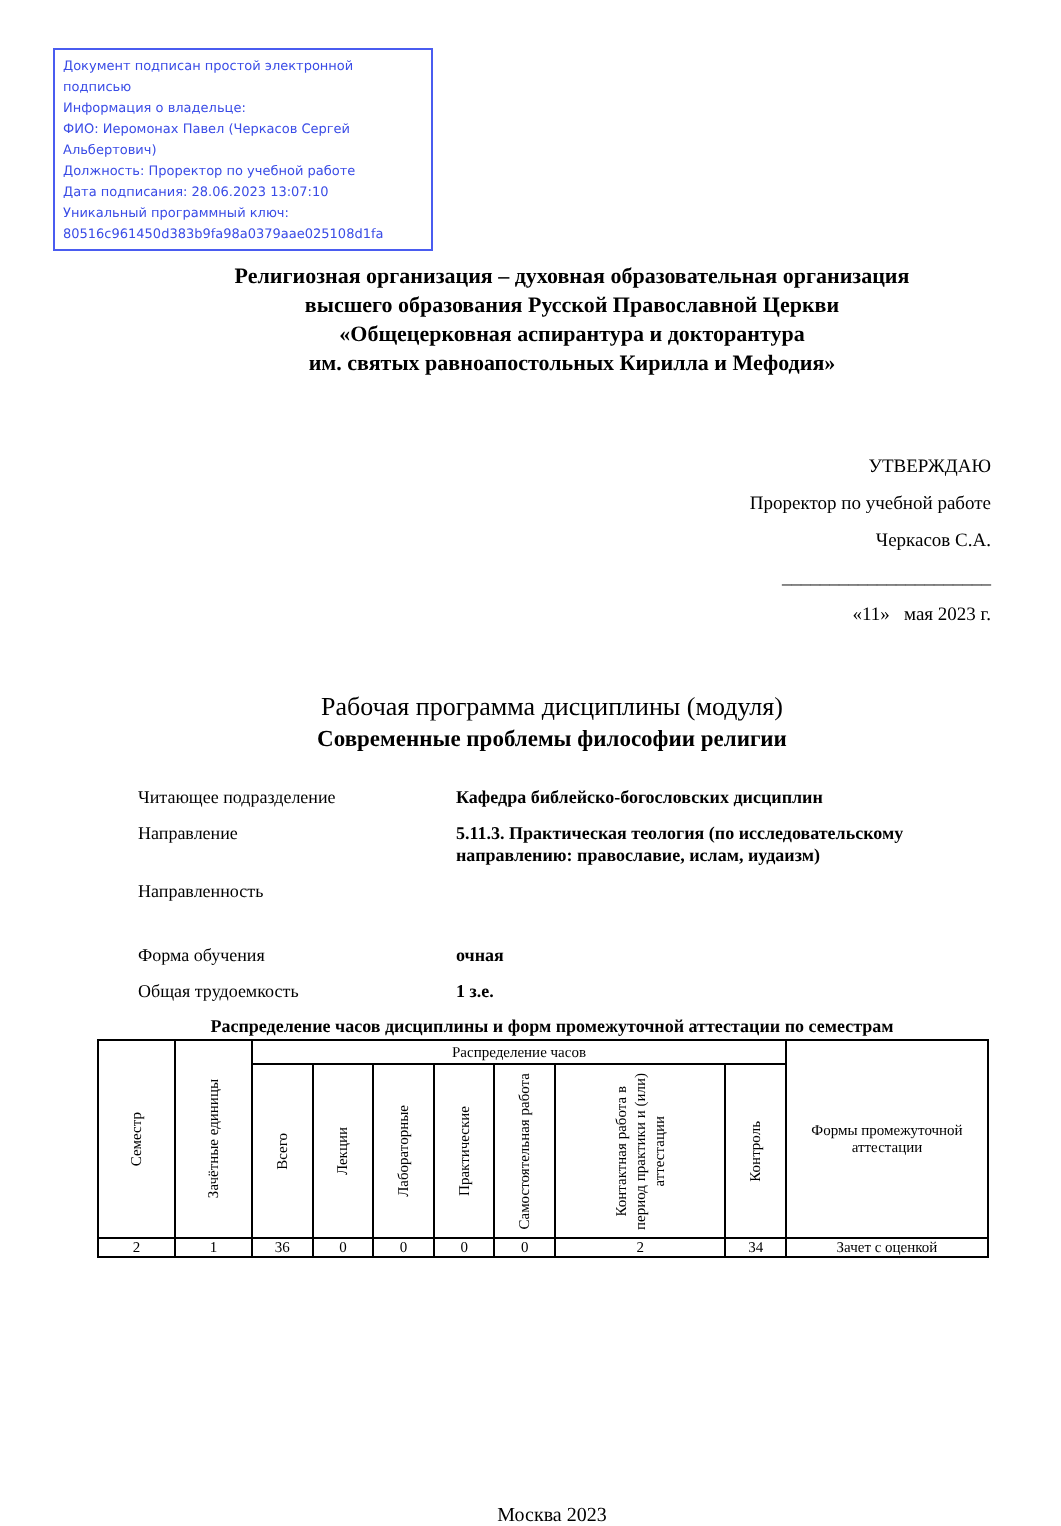Документ подписан простой электронной подписью
Информация о владельце:
ФИО: Иеромонах Павел (Черкасов Сергей Альбертович)
Должность: Проректор по учебной работе
Дата подписания: 28.06.2023 13:07:10
Уникальный программный ключ:
80516c961450d383b9fa98a0379aae025108d1fa
Религиозная организация – духовная образовательная организация
высшего образования Русской Православной Церкви
«Общецерковная аспирантура и докторантура
им. святых равноапостольных Кирилла и Мефодия»
УТВЕРЖДАЮ
Проректор по учебной работе
Черкасов С.А.
______________________
«11» мая 2023 г.
Рабочая программа дисциплины (модуля)
Современные проблемы философии религии
| Читающее подразделение | Кафедра библейско-богословских дисциплин |
| Направление | 5.11.3. Практическая теология (по исследовательскому направлению: православие, ислам, иудаизм) |
| Направленность | |
| Форма обучения | очная |
| Общая трудоемкость | 1 з.е. |
Распределение часов дисциплины и форм промежуточной аттестации по семестрам
| Семестр | Зачётные единицы | Распределение часов | | | | | | | Формы промежуточной аттестации |
| --- | --- | --- | --- | --- | --- | --- | --- | --- | --- |
| | | Всего | Лекции | Лабораторные | Практические | Самостоятельная работа | Контактная работа в период практики и (или) аттестации | Контроль | |
| 2 | 1 | 36 | 0 | 0 | 0 | 0 | 2 | 34 | Зачет с оценкой |
Москва 2023